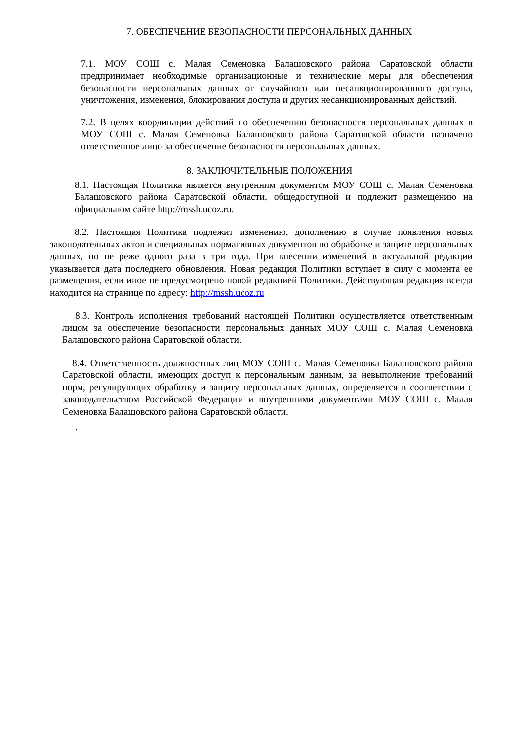7. ОБЕСПЕЧЕНИЕ БЕЗОПАСНОСТИ ПЕРСОНАЛЬНЫХ ДАННЫХ
7.1. МОУ СОШ с. Малая Семеновка Балашовского района Саратовской области предпринимает необходимые организационные и технические меры для обеспечения безопасности персональных данных от случайного или несанкционированного доступа, уничтожения, изменения, блокирования доступа и других несанкционированных действий.
7.2. В целях координации действий по обеспечению безопасности персональных данных в МОУ СОШ с. Малая Семеновка Балашовского района Саратовской области назначено ответственное лицо за обеспечение безопасности персональных данных.
8. ЗАКЛЮЧИТЕЛЬНЫЕ ПОЛОЖЕНИЯ
8.1. Настоящая Политика является внутренним документом МОУ СОШ с. Малая Семеновка Балашовского района Саратовской области, общедоступной и подлежит размещению на официальном сайте http://mssh.ucoz.ru.
8.2. Настоящая Политика подлежит изменению, дополнению в случае появления новых законодательных актов и специальных нормативных документов по обработке и защите персональных данных, но не реже одного раза в три года. При внесении изменений в актуальной редакции указывается дата последнего обновления. Новая редакция Политики вступает в силу с момента ее размещения, если иное не предусмотрено новой редакцией Политики. Действующая редакция всегда находится на странице по адресу: http://mssh.ucoz.ru
8.3. Контроль исполнения требований настоящей Политики осуществляется ответственным лицом за обеспечение безопасности персональных данных МОУ СОШ с. Малая Семеновка Балашовского района Саратовской области.
8.4. Ответственность должностных лиц МОУ СОШ с. Малая Семеновка Балашовского района Саратовской области, имеющих доступ к персональным данным, за невыполнение требований норм, регулирующих обработку и защиту персональных данных, определяется в соответствии с законодательством Российской Федерации и внутренними документами МОУ СОШ с. Малая Семеновка Балашовского района Саратовской области.
.